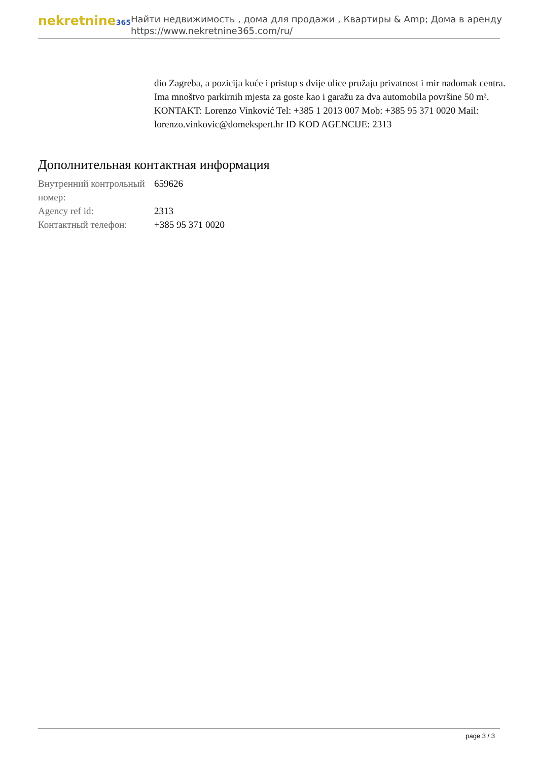nekretnine365
Найти недвижимость , дома для продажи , Квартиры & Amp; Дома в аренду
https://www.nekretnine365.com/ru/
dio Zagreba, a pozicija kuće i pristup s dvije ulice pružaju privatnost i mir nadomak centra. Ima mnoštvo parkirnih mjesta za goste kao i garažu za dva automobila površine 50 m². KONTAKT: Lorenzo Vinković Tel: +385 1 2013 007 Mob: +385 95 371 0020 Mail: lorenzo.vinkovic@domekspert.hr ID KOD AGENCIJE: 2313
Дополнительная контактная информация
| Внутренний контрольный номер: | 659626 |
| Agency ref id: | 2313 |
| Контактный телефон: | +385 95 371 0020 |
page 3 / 3